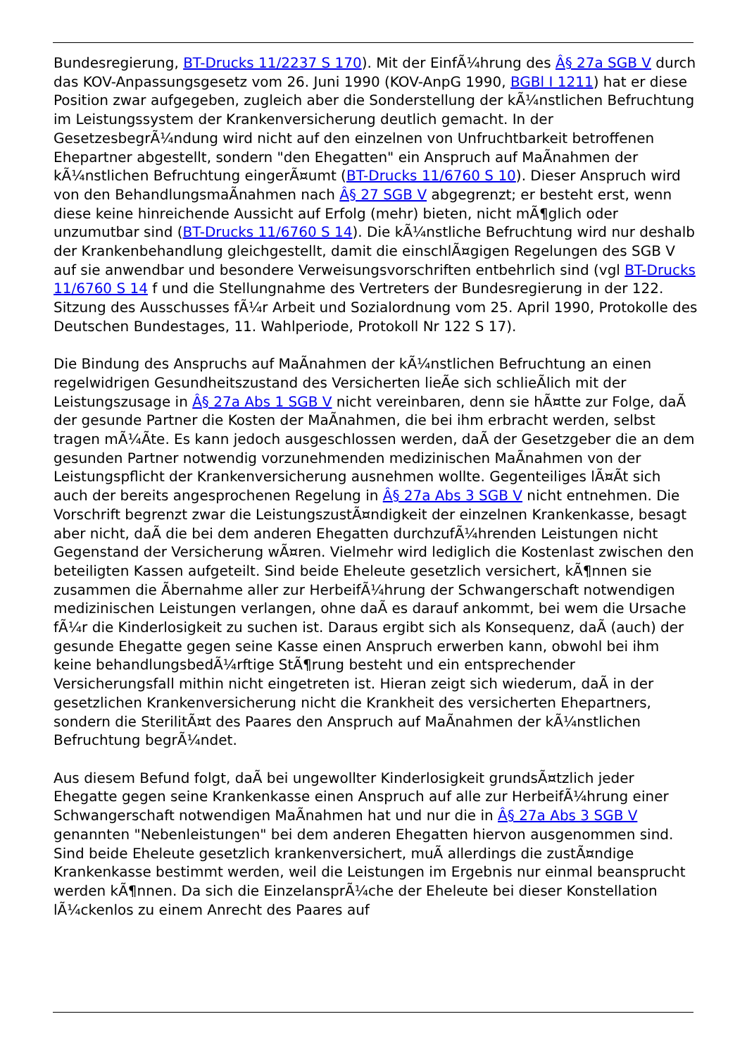Bundesregierung, BT-Drucks 11/2237 S 170). Mit der EinfÃ¼hrung des Â§ 27a SGB V durch das KOV-Anpassungsgesetz vom 26. Juni 1990 (KOV-AnpG 1990, BGBl I 1211) hat er diese Position zwar aufgegeben, zugleich aber die Sonderstellung der kÃ¼nstlichen Befruchtung im Leistungssystem der Krankenversicherung deutlich gemacht. In der GesetzesbegrÃ¼ndung wird nicht auf den einzelnen von Unfruchtbarkeit betroffenen Ehepartner abgestellt, sondern "den Ehegatten" ein Anspruch auf MaÃnahmen der kÃ¼nstlichen Befruchtung eingerÃ¤umt (BT-Drucks 11/6760 S 10). Dieser Anspruch wird von den BehandlungsmaÃnahmen nach Â§ 27 SGB V abgegrenzt; er besteht erst, wenn diese keine hinreichende Aussicht auf Erfolg (mehr) bieten, nicht mÃ¶glich oder unzumutbar sind (BT-Drucks 11/6760 S 14). Die kÃ¼nstliche Befruchtung wird nur deshalb der Krankenbehandlung gleichgestellt, damit die einschlÃ¤gigen Regelungen des SGB V auf sie anwendbar und besondere Verweisungsvorschriften entbehrlich sind (vgl BT-Drucks 11/6760 S 14 f und die Stellungnahme des Vertreters der Bundesregierung in der 122. Sitzung des Ausschusses fÃ¼r Arbeit und Sozialordnung vom 25. April 1990, Protokolle des Deutschen Bundestages, 11. Wahlperiode, Protokoll Nr 122 S 17).
Die Bindung des Anspruchs auf MaÃnahmen der kÃ¼nstlichen Befruchtung an einen regelwidrigen Gesundheitszustand des Versicherten lieÃe sich schlieÃlich mit der Leistungszusage in Â§ 27a Abs 1 SGB V nicht vereinbaren, denn sie hÃ¤tte zur Folge, daÃ der gesunde Partner die Kosten der MaÃnahmen, die bei ihm erbracht werden, selbst tragen mÃ¼Ãte. Es kann jedoch ausgeschlossen werden, daÃ der Gesetzgeber die an dem gesunden Partner notwendig vorzunehmenden medizinischen MaÃnahmen von der Leistungspflicht der Krankenversicherung ausnehmen wollte. Gegenteiliges lÃ¤Ãt sich auch der bereits angesprochenen Regelung in Â§ 27a Abs 3 SGB V nicht entnehmen. Die Vorschrift begrenzt zwar die LeistungszustÃ¤ndigkeit der einzelnen Krankenkasse, besagt aber nicht, daÃ die bei dem anderen Ehegatten durchzufÃ¼hrenden Leistungen nicht Gegenstand der Versicherung wÃ¤ren. Vielmehr wird lediglich die Kostenlast zwischen den beteiligten Kassen aufgeteilt. Sind beide Eheleute gesetzlich versichert, kÃ¶nnen sie zusammen die Ãbernahme aller zur HerbeifÃ¼hrung der Schwangerschaft notwendigen medizinischen Leistungen verlangen, ohne daÃ es darauf ankommt, bei wem die Ursache fÃ¼r die Kinderlosigkeit zu suchen ist. Daraus ergibt sich als Konsequenz, daÃ (auch) der gesunde Ehegatte gegen seine Kasse einen Anspruch erwerben kann, obwohl bei ihm keine behandlungsbedÃ¼rftige StÃ¶rung besteht und ein entsprechender Versicherungsfall mithin nicht eingetreten ist. Hieran zeigt sich wiederum, daÃ in der gesetzlichen Krankenversicherung nicht die Krankheit des versicherten Ehepartners, sondern die SterilitÃ¤t des Paares den Anspruch auf MaÃnahmen der kÃ¼nstlichen Befruchtung begrÃ¼ndet.
Aus diesem Befund folgt, daÃ bei ungewollter Kinderlosigkeit grundsÃ¤tzlich jeder Ehegatte gegen seine Krankenkasse einen Anspruch auf alle zur HerbeifÃ¼hrung einer Schwangerschaft notwendigen MaÃnahmen hat und nur die in Â§ 27a Abs 3 SGB V genannten "Nebenleistungen" bei dem anderen Ehegatten hiervon ausgenommen sind. Sind beide Eheleute gesetzlich krankenversichert, muÃ allerdings die zustÃ¤ndige Krankenkasse bestimmt werden, weil die Leistungen im Ergebnis nur einmal beansprucht werden kÃ¶nnen. Da sich die EinzelansprÃ¼che der Eheleute bei dieser Konstellation lÃ¼ckenlos zu einem Anrecht des Paares auf